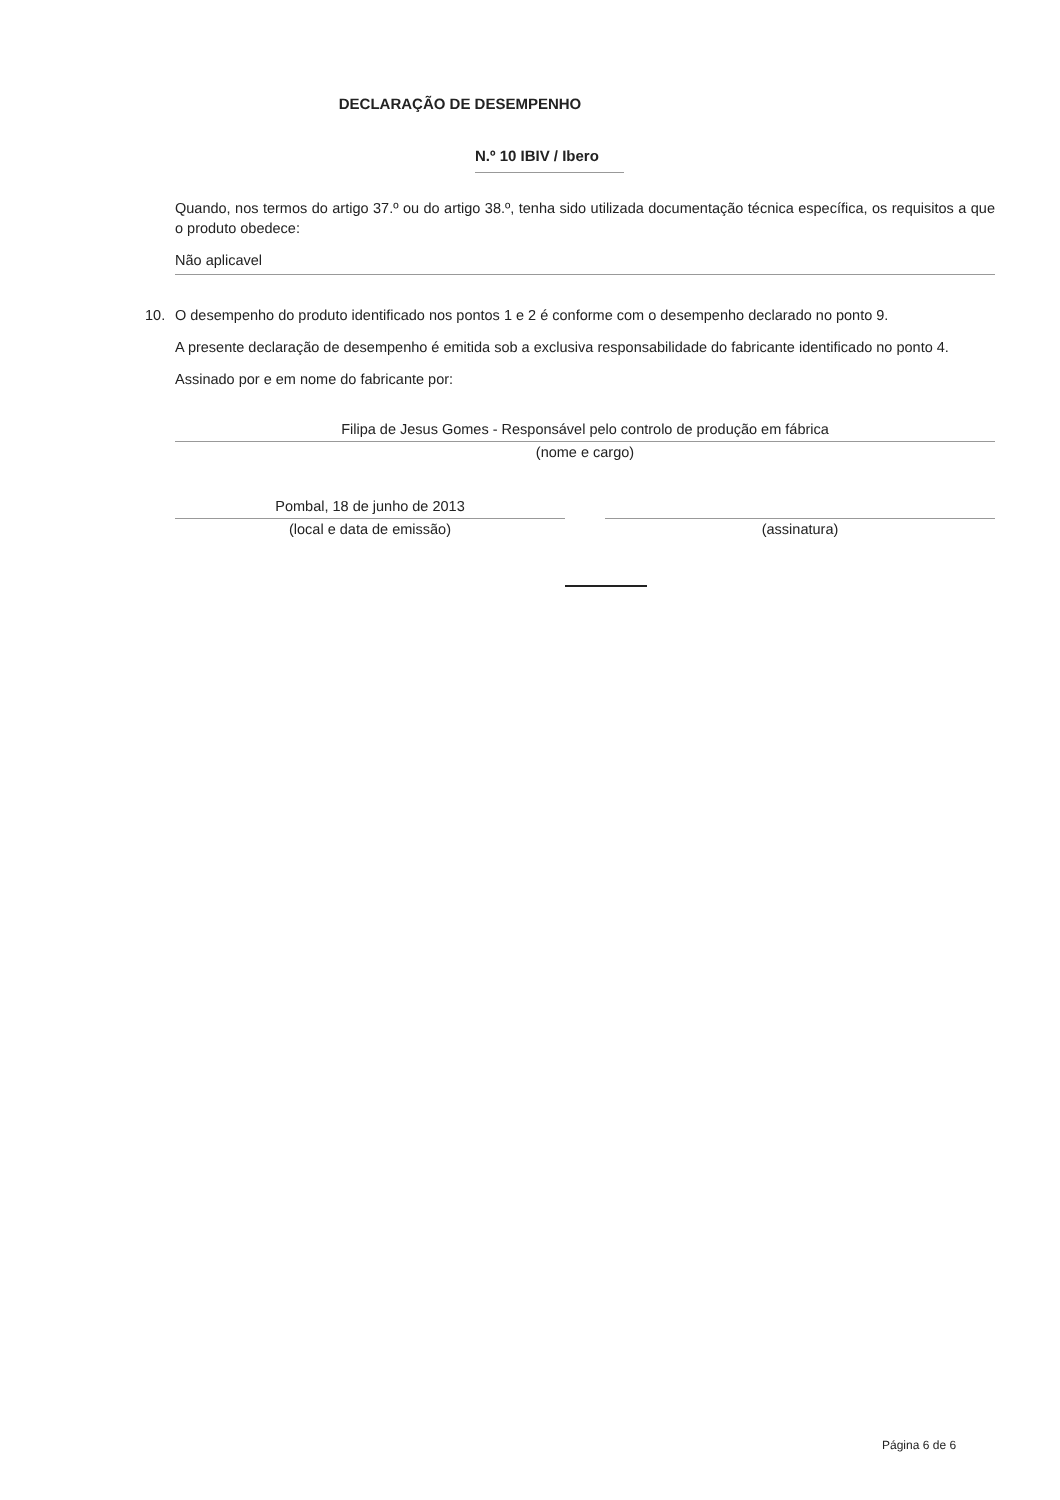DECLARAÇÃO DE DESEMPENHO
N.º 10 IBIV / Ibero
Quando, nos termos do artigo 37.º ou do artigo 38.º, tenha sido utilizada documentação técnica específica, os requisitos a que o produto obedece:
Não aplicavel
10. O desempenho do produto identificado nos pontos 1 e 2 é conforme com o desempenho declarado no ponto 9.
A presente declaração de desempenho é emitida sob a exclusiva responsabilidade do fabricante identificado no ponto 4.
Assinado por e em nome do fabricante por:
Filipa de Jesus Gomes - Responsável pelo controlo de produção em fábrica
(nome e cargo)
Pombal, 18 de junho de 2013
(local e data de emissão)
(assinatura)
Página 6 de 6